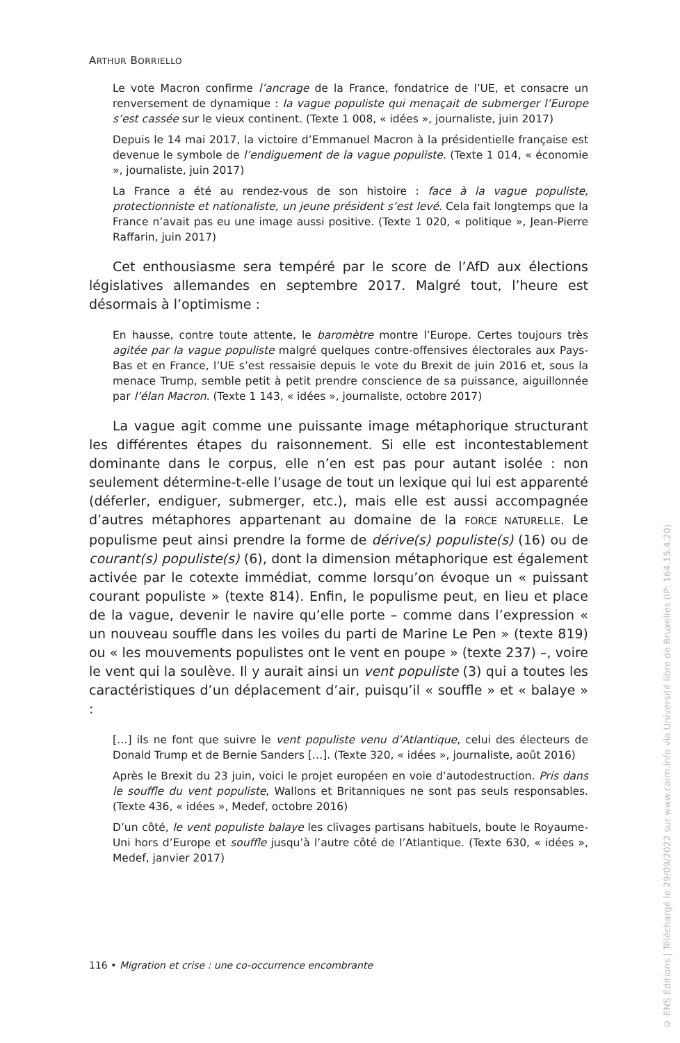ARTHUR BORRIELLO
Le vote Macron confirme l’ancrage de la France, fondatrice de l’UE, et consacre un renversement de dynamique : la vague populiste qui menaçait de submerger l’Europe s’est cassée sur le vieux continent. (Texte 1 008, « idées », journaliste, juin 2017)
Depuis le 14 mai 2017, la victoire d’Emmanuel Macron à la présidentielle française est devenue le symbole de l’endiguement de la vague populiste. (Texte 1 014, « économie », journaliste, juin 2017)
La France a été au rendez-vous de son histoire : face à la vague populiste, protectionniste et nationaliste, un jeune président s’est levé. Cela fait longtemps que la France n’avait pas eu une image aussi positive. (Texte 1 020, « politique », Jean-Pierre Raffarin, juin 2017)
Cet enthousiasme sera tempéré par le score de l’AfD aux élections législatives allemandes en septembre 2017. Malgré tout, l’heure est désormais à l’optimisme :
En hausse, contre toute attente, le baromètre montre l’Europe. Certes toujours très agitée par la vague populiste malgré quelques contre-offensives électorales aux Pays-Bas et en France, l’UE s’est ressaisie depuis le vote du Brexit de juin 2016 et, sous la menace Trump, semble petit à petit prendre conscience de sa puissance, aiguillonnée par l’élan Macron. (Texte 1 143, « idées », journaliste, octobre 2017)
La vague agit comme une puissante image métaphorique structurant les différentes étapes du raisonnement. Si elle est incontestablement dominante dans le corpus, elle n’en est pas pour autant isolée : non seulement détermine-t-elle l’usage de tout un lexique qui lui est apparenté (déferler, endiguer, submerger, etc.), mais elle est aussi accompagnée d’autres métaphores appartenant au domaine de la FORCE NATURELLE. Le populisme peut ainsi prendre la forme de dérive(s) populiste(s) (16) ou de courant(s) populiste(s) (6), dont la dimension métaphorique est également activée par le cotexte immédiat, comme lorsqu’on évoque un « puissant courant populiste » (texte 814). Enfin, le populisme peut, en lieu et place de la vague, devenir le navire qu’elle porte – comme dans l’expression « un nouveau souffle dans les voiles du parti de Marine Le Pen » (texte 819) ou « les mouvements populistes ont le vent en poupe » (texte 237) –, voire le vent qui la soulève. Il y aurait ainsi un vent populiste (3) qui a toutes les caractéristiques d’un déplacement d’air, puisqu’il « souffle » et « balaye » :
[…] ils ne font que suivre le vent populiste venu d’Atlantique, celui des électeurs de Donald Trump et de Bernie Sanders […]. (Texte 320, « idées », journaliste, août 2016)
Après le Brexit du 23 juin, voici le projet européen en voie d’autodestruction. Pris dans le souffle du vent populiste, Wallons et Britanniques ne sont pas seuls responsables. (Texte 436, « idées », Medef, octobre 2016)
D’un côté, le vent populiste balaye les clivages partisans habituels, boute le Royaume-Uni hors d’Europe et souffle jusqu’à l’autre côté de l’Atlantique. (Texte 630, « idées », Medef, janvier 2017)
116 • Migration et crise : une co-occurrence encombrante
© ENS Editions | Téléchargé le 29/09/2022 sur www.cairn.info via Université libre de Bruxelles (IP: 164.15.4.20)